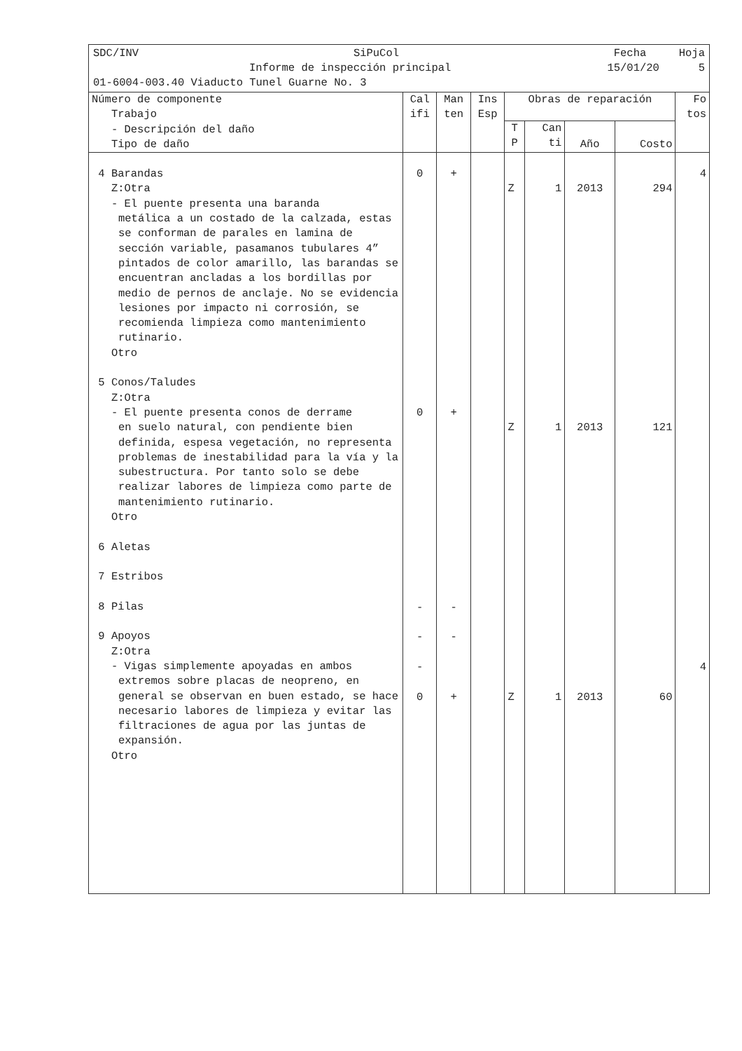SDC/INV SiPuCol Fecha Hoja
Informe de inspección principal 15/01/20 5
01-6004-003.40 Viaducto Tunel Guarne No. 3
| Número de componente Trabajo - Descripción del daño Tipo de daño | Cal ifi | Man ten | Ins Esp | Obras de reparación | | | | Fo tos |
| --- | --- | --- | --- | --- | --- | --- | --- | --- |
| | | | | T P | Can ti | Año | Costo | |
| 4 Barandas Z:Otra - El puente presenta una baranda metálica a un costado de la calzada, estas se conforman de parales en lamina de sección variable, pasamanos tubulares 4” pintados de color amarillo, las barandas se encuentran ancladas a los bordillas por medio de pernos de anclaje. No se evidencia lesiones por impacto ni corrosión, se recomienda limpieza como mantenimiento rutinario. Otro 5 Conos/Taludes Z:Otra - El puente presenta conos de derrame en suelo natural, con pendiente bien definida, espesa vegetación, no representa problemas de inestabilidad para la vía y la subestructura. Por tanto solo se debe realizar labores de limpieza como parte de mantenimiento rutinario. Otro 6 Aletas 7 Estribos 8 Pilas 9 Apoyos Z:Otra - Vigas simplemente apoyadas en ambos extremos sobre placas de neopreno, en general se observan en buen estado, se hace necesario labores de limpieza y evitar las filtraciones de agua por las juntas de expansión. Otro | 0 0 - - - 0 | + + - - + | | Z Z Z | 1 1 1 | 2013 2013 2013 | 294 121 60 | 4 4 |